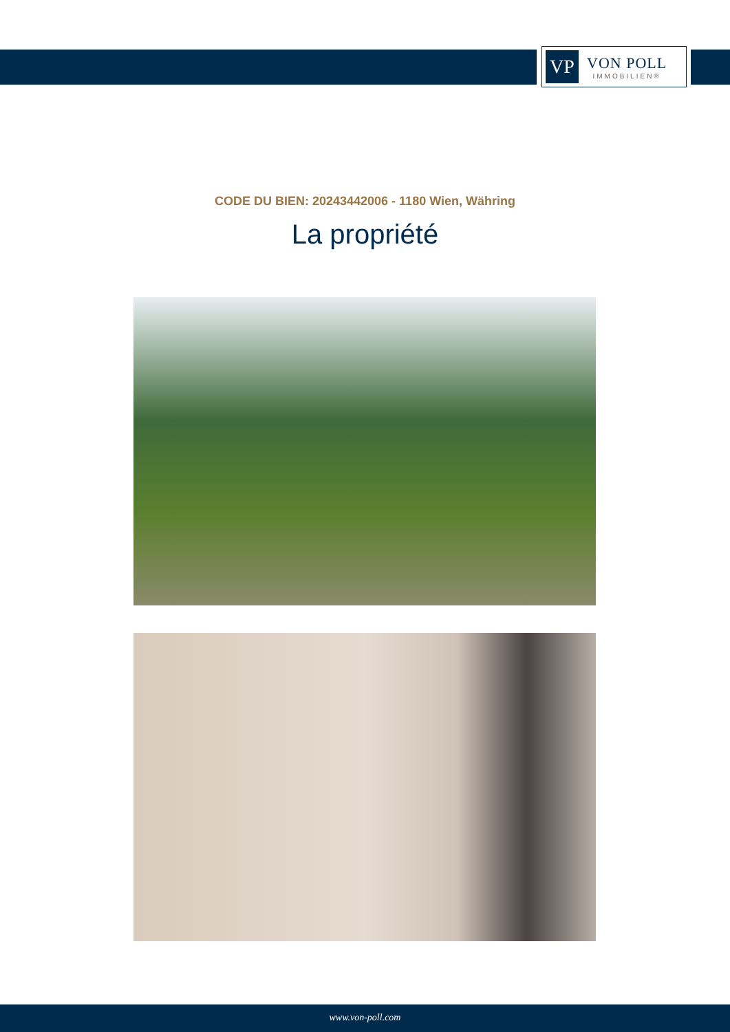VP
VON POLL
IMMOBILIEN®
CODE DU BIEN: 20243442006 - 1180 Wien, Währing
La propriété
www.von-poll.com